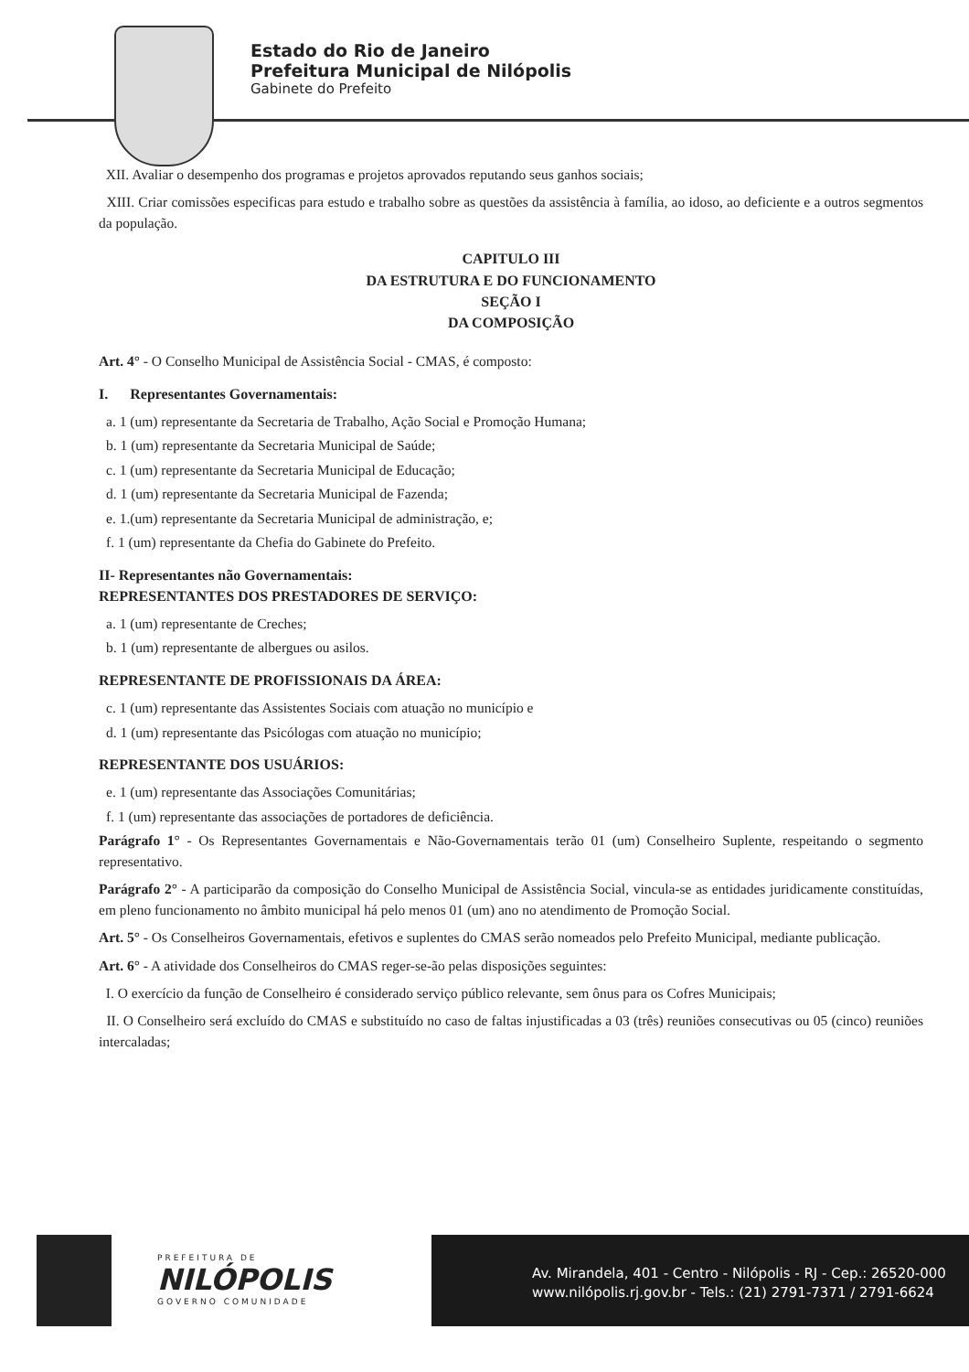Estado do Rio de Janeiro
Prefeitura Municipal de Nilópolis
Gabinete do Prefeito
XII. Avaliar o desempenho dos programas e projetos aprovados reputando seus ganhos sociais;
XIII. Criar comissões especificas para estudo e trabalho sobre as questões da assistência à família, ao idoso, ao deficiente e a outros segmentos da população.
CAPITULO III
DA ESTRUTURA E DO FUNCIONAMENTO
SEÇÃO I
DA COMPOSIÇÃO
Art. 4° - O Conselho Municipal de Assistência Social - CMAS, é composto:
I. Representantes Governamentais:
a. 1 (um) representante da Secretaria de Trabalho, Ação Social e Promoção Humana;
b. 1 (um) representante da Secretaria Municipal de Saúde;
c. 1 (um) representante da Secretaria Municipal de Educação;
d. 1 (um) representante da Secretaria Municipal de Fazenda;
e. 1.(um) representante da Secretaria Municipal de administração, e;
f. 1 (um) representante da Chefia do Gabinete do Prefeito.
II- Representantes não Governamentais:
REPRESENTANTES DOS PRESTADORES DE SERVIÇO:
a. 1 (um) representante de Creches;
b. 1 (um) representante de albergues ou asilos.
REPRESENTANTE DE PROFISSIONAIS DA ÁREA:
c. 1 (um) representante das Assistentes Sociais com atuação no município e
d. 1 (um) representante das Psicólogas com atuação no município;
REPRESENTANTE DOS USUÁRIOS:
e. 1 (um) representante das Associações Comunitárias;
f. 1 (um) representante das associações de portadores de deficiência.
Parágrafo 1° - Os Representantes Governamentais e Não-Governamentais terão 01 (um) Conselheiro Suplente, respeitando o segmento representativo.
Parágrafo 2° - A participarão da composição do Conselho Municipal de Assistência Social, vincula-se as entidades juridicamente constituídas, em pleno funcionamento no âmbito municipal há pelo menos 01 (um) ano no atendimento de Promoção Social.
Art. 5° - Os Conselheiros Governamentais, efetivos e suplentes do CMAS serão nomeados pelo Prefeito Municipal, mediante publicação.
Art. 6° - A atividade dos Conselheiros do CMAS reger-se-ão pelas disposições seguintes:
I. O exercício da função de Conselheiro é considerado serviço público relevante, sem ônus para os Cofres Municipais;
II. O Conselheiro será excluído do CMAS e substituído no caso de faltas injustificadas a 03 (três) reuniões consecutivas ou 05 (cinco) reuniões intercaladas;
PREFEITURA DE
NILÓPOLIS
GOVERNO COMUNIDADE
Av. Mirandela, 401 - Centro - Nilópolis - RJ - Cep.: 26520-000
www.nilópolis.rj.gov.br - Tels.: (21) 2791-7371 / 2791-6624